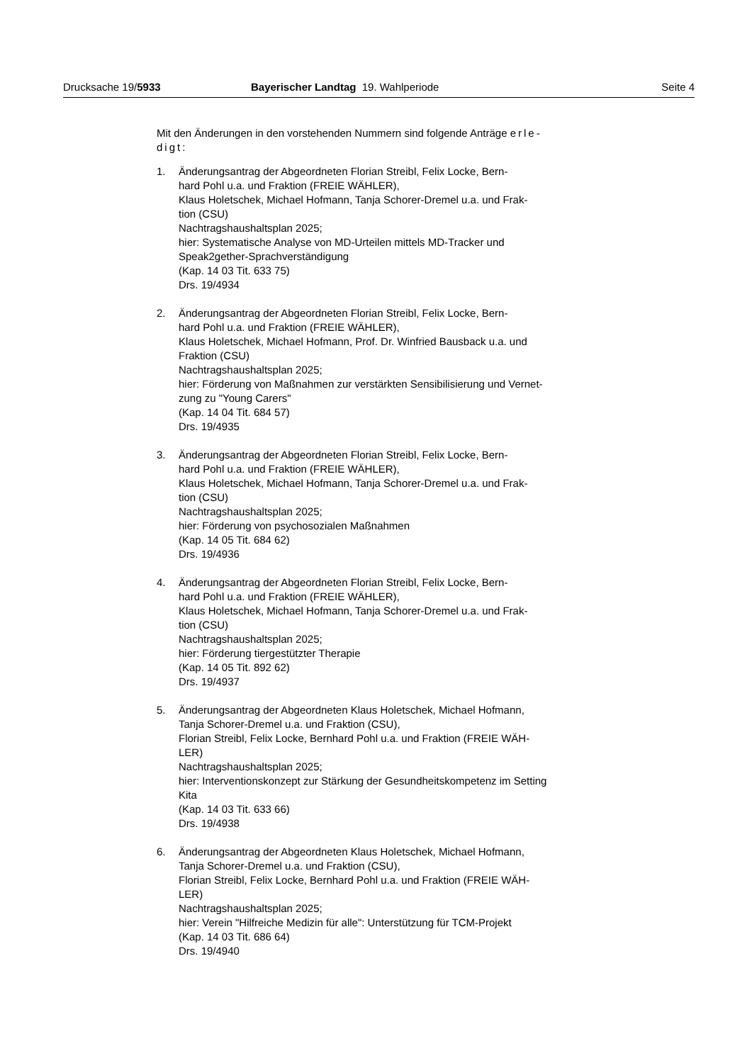Drucksache 19/5933 Bayerischer Landtag 19. Wahlperiode
Seite 4
Mit den Änderungen in den vorstehenden Nummern sind folgende Anträge erle-
digt:
1. Änderungsantrag der Abgeordneten Florian Streibl, Felix Locke, Bern-
hard Pohl u.a. und Fraktion (FREIE WÄHLER),
Klaus Holetschek, Michael Hofmann, Tanja Schorer-Dremel u.a. und Frak-
tion (CSU)
Nachtragshaushaltsplan 2025;
hier: Systematische Analyse von MD-Urteilen mittels MD-Tracker und
Speak2gether-Sprachverständigung
(Kap. 14 03 Tit. 633 75)
Drs. 19/4934
2. Änderungsantrag der Abgeordneten Florian Streibl, Felix Locke, Bern-
hard Pohl u.a. und Fraktion (FREIE WÄHLER),
Klaus Holetschek, Michael Hofmann, Prof. Dr. Winfried Bausback u.a. und
Fraktion (CSU)
Nachtragshaushaltsplan 2025;
hier: Förderung von Maßnahmen zur verstärkten Sensibilisierung und Vernet-
zung zu "Young Carers"
(Kap. 14 04 Tit. 684 57)
Drs. 19/4935
3. Änderungsantrag der Abgeordneten Florian Streibl, Felix Locke, Bern-
hard Pohl u.a. und Fraktion (FREIE WÄHLER),
Klaus Holetschek, Michael Hofmann, Tanja Schorer-Dremel u.a. und Frak-
tion (CSU)
Nachtragshaushaltsplan 2025;
hier: Förderung von psychosozialen Maßnahmen
(Kap. 14 05 Tit. 684 62)
Drs. 19/4936
4. Änderungsantrag der Abgeordneten Florian Streibl, Felix Locke, Bern-
hard Pohl u.a. und Fraktion (FREIE WÄHLER),
Klaus Holetschek, Michael Hofmann, Tanja Schorer-Dremel u.a. und Frak-
tion (CSU)
Nachtragshaushaltsplan 2025;
hier: Förderung tiergestützter Therapie
(Kap. 14 05 Tit. 892 62)
Drs. 19/4937
5. Änderungsantrag der Abgeordneten Klaus Holetschek, Michael Hofmann,
Tanja Schorer-Dremel u.a. und Fraktion (CSU),
Florian Streibl, Felix Locke, Bernhard Pohl u.a. und Fraktion (FREIE WÄH-
LER)
Nachtragshaushaltsplan 2025;
hier: Interventionskonzept zur Stärkung der Gesundheitskompetenz im Setting
Kita
(Kap. 14 03 Tit. 633 66)
Drs. 19/4938
6. Änderungsantrag der Abgeordneten Klaus Holetschek, Michael Hofmann,
Tanja Schorer-Dremel u.a. und Fraktion (CSU),
Florian Streibl, Felix Locke, Bernhard Pohl u.a. und Fraktion (FREIE WÄH-
LER)
Nachtragshaushaltsplan 2025;
hier: Verein "Hilfreiche Medizin für alle": Unterstützung für TCM-Projekt
(Kap. 14 03 Tit. 686 64)
Drs. 19/4940